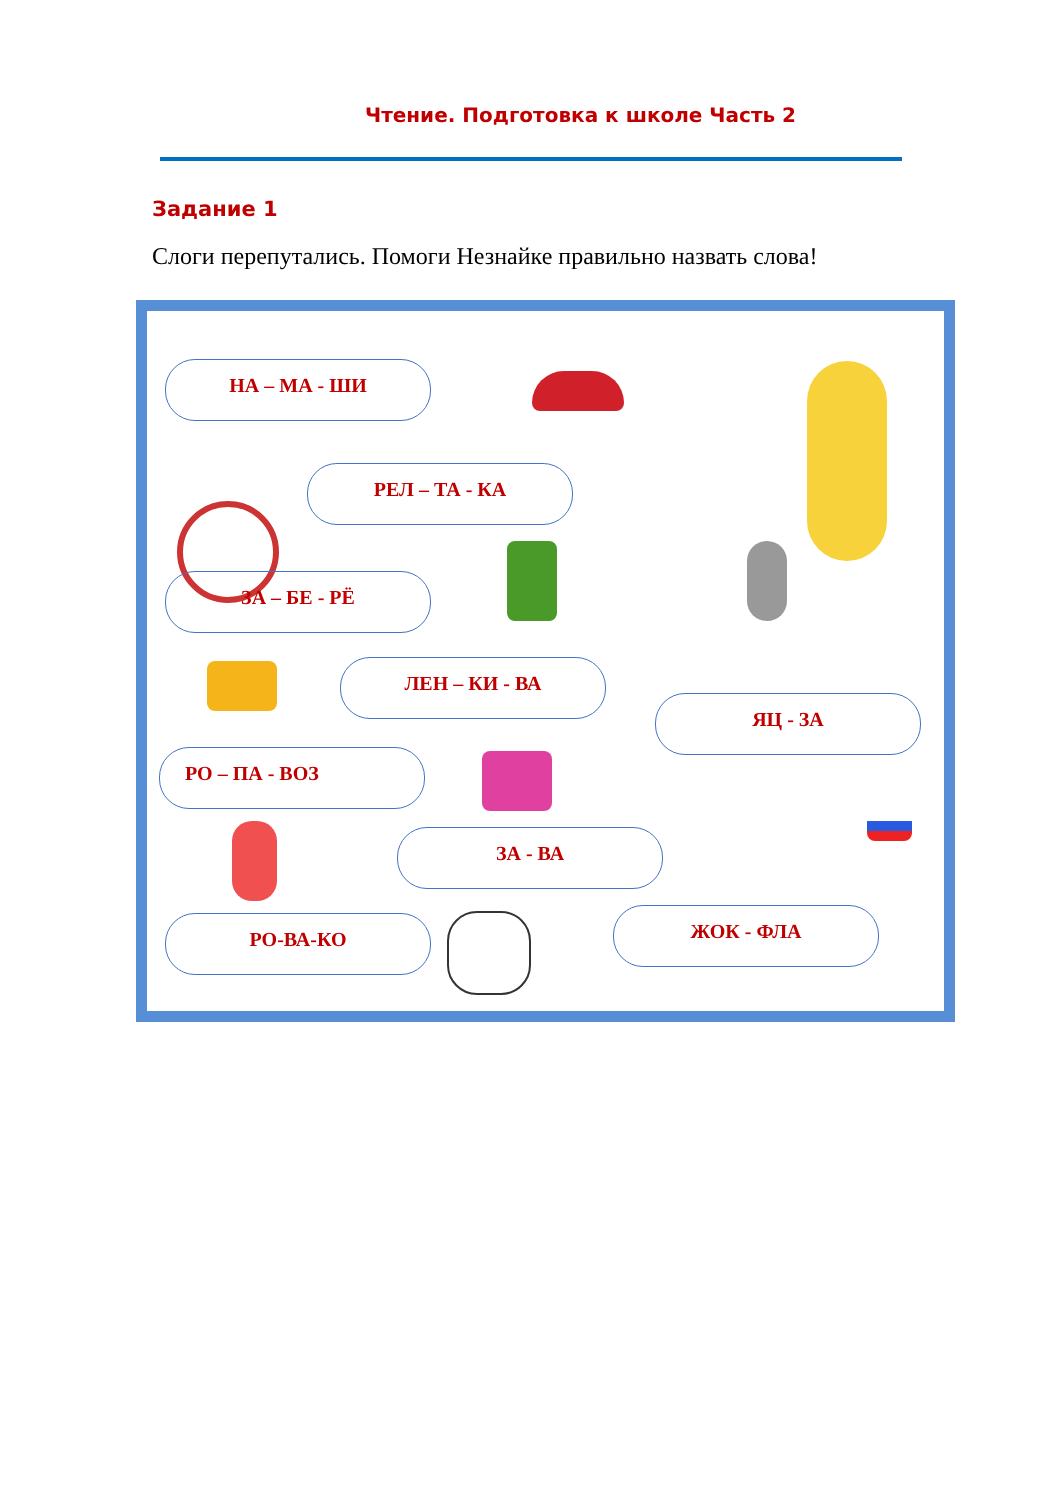Чтение. Подготовка к школе Часть 2
Задание 1
Слоги перепутались. Помоги Незнайке правильно назвать слова!
НА – МА - ШИ
РЕЛ – ТА - КА
ЗА – БЕ - РЁ
ЛЕН – КИ - ВА
ЯЦ - ЗА
РО – ПА - ВОЗ
ЗА - ВА
РО-ВА-КО ЖОК - ФЛА